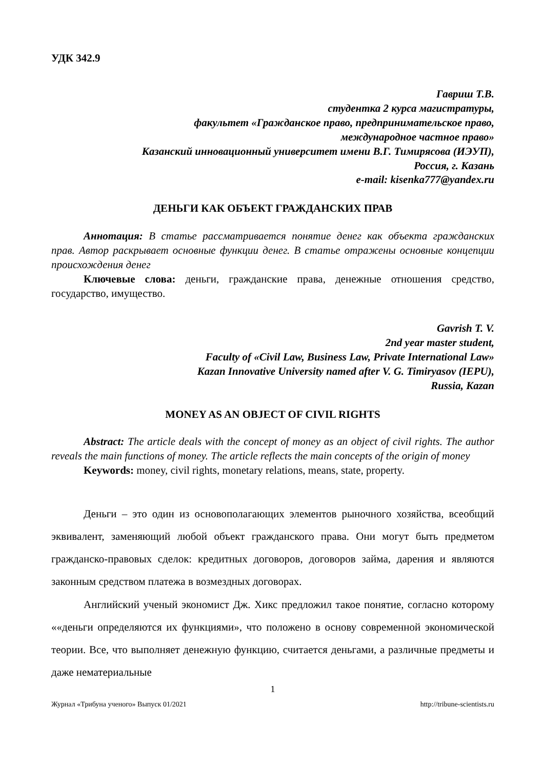УДК 342.9
Гавриш Т.В.
студентка 2 курса магистратуры,
факультет «Гражданское право, предпринимательское право,
международное частное право»
Казанский инновационный университет имени В.Г. Тимирясова (ИЭУП),
Россия, г. Казань
e-mail: kisenka777@yandex.ru
ДЕНЬГИ КАК ОБЪЕКТ ГРАЖДАНСКИХ ПРАВ
Аннотация: В статье рассматривается понятие денег как объекта гражданских прав. Автор раскрывает основные функции денег. В статье отражены основные концепции происхождения денег
Ключевые слова: деньги, гражданские права, денежные отношения средство, государство, имущество.
Gavrish T. V.
2nd year master student,
Faculty of «Civil Law, Business Law, Private International Law»
Kazan Innovative University named after V. G. Timiryasov (IEPU),
Russia, Kazan
MONEY AS AN OBJECT OF CIVIL RIGHTS
Abstract: The article deals with the concept of money as an object of civil rights. The author reveals the main functions of money. The article reflects the main concepts of the origin of money
Keywords: money, civil rights, monetary relations, means, state, property.
Деньги – это один из основополагающих элементов рыночного хозяйства, всеобщий эквивалент, заменяющий любой объект гражданского права. Они могут быть предметом гражданско-правовых сделок: кредитных договоров, договоров займа, дарения и являются законным средством платежа в возмездных договорах.
Английский ученый экономист Дж. Хикс предложил такое понятие, согласно которому ««деньги определяются их функциями», что положено в основу современной экономической теории. Все, что выполняет денежную функцию, считается деньгами, а различные предметы и даже нематериальные
1
Журнал «Трибуна ученого» Выпуск 01/2021 http://tribune-scientists.ru